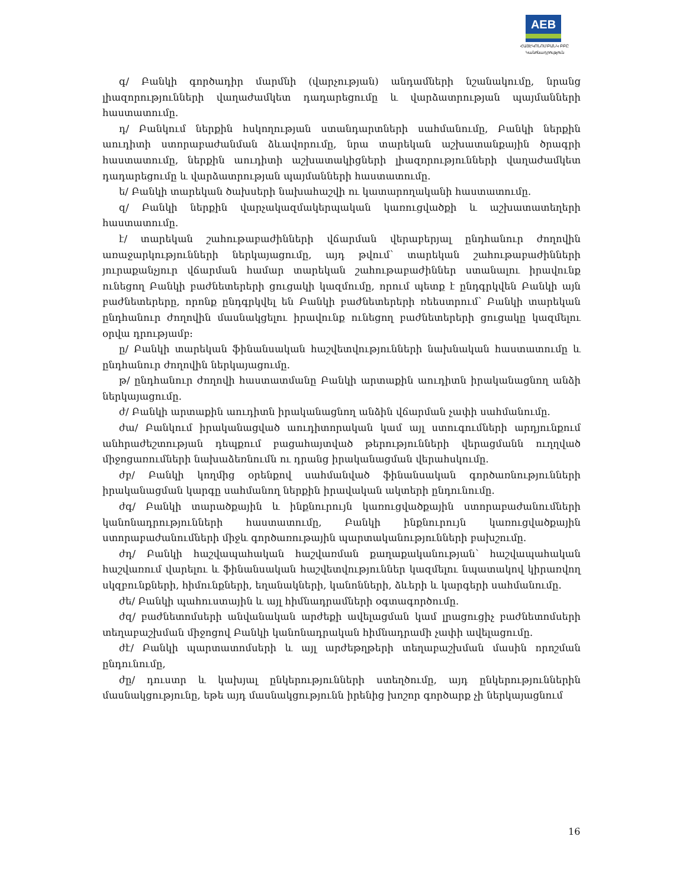AEB
ՀԱՅԷԿՈՆՈՄԲԱՆԿ ԲԲԸ
Կանոնադրություն
գ/ Բանկի գործադիր մարմնի (վարչության) անդամների նշանակումը, նրանց լիազորությունների վաղաժամկետ դադարեցումը և վարձատրության պայմանների հաստատումը.
դ/ Բանկում ներքին հսկողության ստանդարտների սահմանումը, Բանկի ներքին աուդիտի ստորաբաժանման ձևավորումը, նրա տարեկան աշխատանքային ծրագրի հաստատումը, ներքին աուդիտի աշխատակիցների լիազորությունների վաղաժամկետ դադարեցումը և վարձատրության պայմանների հաստատումը.
ե/ Բանկի տարեկան ծախսերի նախահաշվի ու կատարողականի հաստատումը.
զ/ Բանկի ներքին վարչակազմակերպական կառուցվածքի և աշխատատեղերի հաստատումը.
է/ տարեկան շահութաբաժինների վճարման վերաբերյալ ընդհանուր ժողովին առաջարկությունների ներկայացումը, այդ թվում՝ տարեկան շահութաբաժինների յուրաքանչյուր վճարման համար տարեկան շահութաբաժիններ ստանալու իրավունք ունեցող Բանկի բաժնետերերի ցուցակի կազմումը, որում պետք է ընդգրկվեն Բանկի այն բաժնետերերը, որոնք ընդգրկվել են Բանկի բաժնետերերի ռեեստրում՝ Բանկի տարեկան ընդհանուր ժողովին մասնակցելու իրավունք ունեցող բաժնետերերի ցուցակը կազմելու օրվա դրությամբ:
ը/ Բանկի տարեկան ֆինանսական հաշվետվությունների նախնական հաստատումը և ընդհանուր ժողովին ներկայացումը.
թ/ ընդհանուր ժողովի հաստատմանը Բանկի արտաքին աուդիտն իրականացնող անձի ներկայացումը.
ժ/ Բանկի արտաքին աուդիտն իրականացնող անձին վճարման չափի սահմանումը.
ժա/ Բանկում իրականացված աուդիտորական կամ այլ ստուգումների արդյունքում անհրաժեշտության դեպքում բացահայտված թերությունների վերացմանն ուղղված միջոցառումների նախաձեռնումն ու դրանց իրականացման վերահսկումը.
ժբ/ Բանկի կողմից օրենքով սահմանված ֆինանսական գործառնությունների իրականացման կարգը սահմանող ներքին իրավական ակտերի ընդունումը.
ժգ/ Բանկի տարածքային և ինքնուրույն կառուցվածքային ստորաբաժանումների կանոնադրությունների հաստատումը, Բանկի ինքնուրույն կառուցվածքային ստորաբաժանումների միջև գործառութային պարտականությունների բախշումը.
ժդ/ Բանկի հաշվապահական հաշվառման քաղաքականության՝ հաշվապահական հաշվառում վարելու և ֆինանսական հաշվետվություններ կազմելու նպատակով կիրառվող սկզբունքների, հիմունքների, եղանակների, կանոնների, ձևերի և կարգերի սահմանումը.
ժե/ Բանկի պահուստային և այլ հիմնադրամների օգտագործումը.
ժզ/ բաժնետոմսերի անվանական արժեքի ավելացման կամ լրացուցիչ բաժնետոմսերի տեղաբաշխման միջոցով Բանկի կանոնադրական հիմնադրամի չափի ավելացումը.
ժէ/ Բանկի պարտատոմսերի և այլ արժեթղթերի տեղաբաշխման մասին որոշման ընդունումը,
ժը/ դուստր և կախյալ ընկերությունների ստեղծումը, այդ ընկերություններին մասնակցությունը, եթե այդ մասնակցությունն իրենից խոշոր գործարք չի ներկայացնում
16